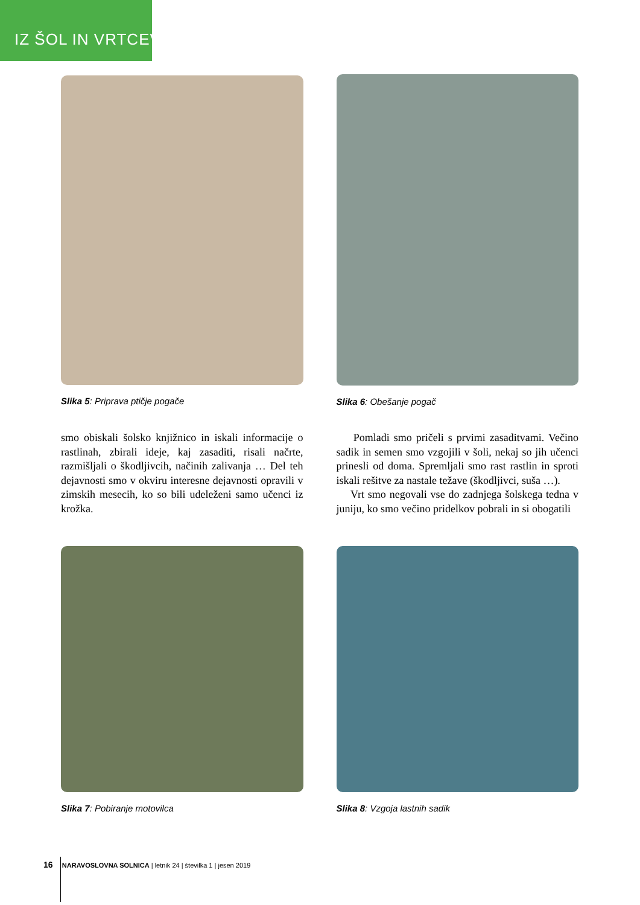IZ ŠOL IN VRTCEV
Slika 5: Priprava ptičje pogače Slika 6: Obešanje pogač
smo obiskali šolsko knjižnico in iskali informacije o rastlinah, zbirali ideje, kaj zasaditi, risali načrte, razmišljali o škodljivcih, načinih zalivanja … Del teh dejavnosti smo v okviru interesne dejavnosti opravili v zimskih mesecih, ko so bili udeleženi samo učenci iz krožka.
Pomladi smo pričeli s prvimi zasaditvami. Večino sadik in semen smo vzgojili v šoli, nekaj so jih učenci prinesli od doma. Spremljali smo rast rastlin in sproti iskali rešitve za nastale težave (škodljivci, suša …).
Vrt smo negovali vse do zadnjega šolskega tedna v juniju, ko smo večino pridelkov pobrali in si obogatili
Slika 7: Pobiranje motovilca Slika 8: Vzgoja lastnih sadik
16 NARAVOSLOVNA SOLNICA | letnik 24 | številka 1 | jesen 2019